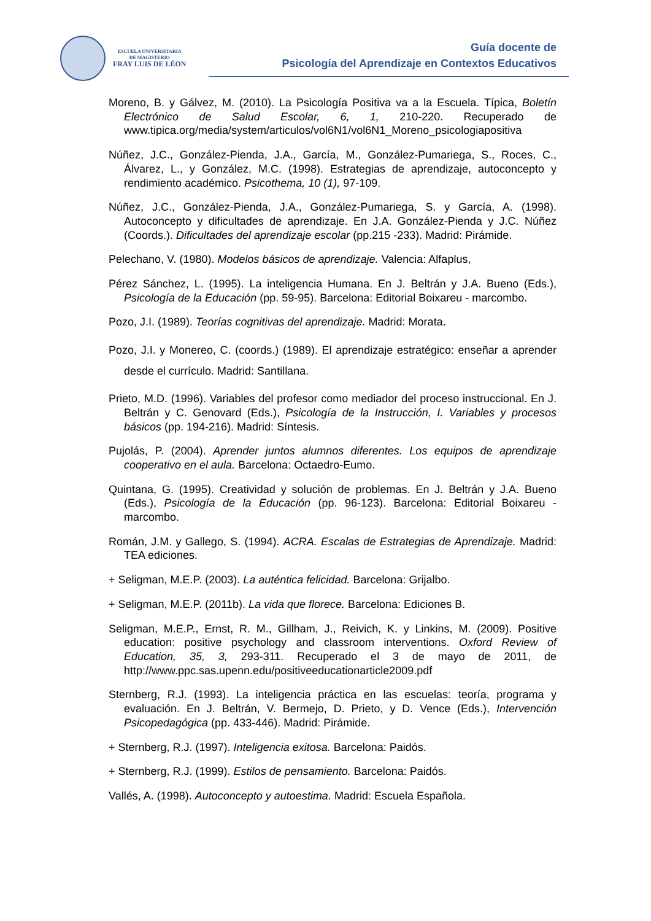ESCUELA UNIVERSITARIA
DE MAGISTERIO
FRAY LUIS DE LÉON
Guía docente de
Psicología del Aprendizaje en Contextos Educativos
Moreno, B. y Gálvez, M. (2010). La Psicología Positiva va a la Escuela. Típica, Boletín Electrónico de Salud Escolar, 6, 1, 210-220. Recuperado de www.tipica.org/media/system/articulos/vol6N1/vol6N1_Moreno_psicologiapositiva
Núñez, J.C., González-Pienda, J.A., García, M., González-Pumariega, S., Roces, C., Álvarez, L., y González, M.C. (1998). Estrategias de aprendizaje, autoconcepto y rendimiento académico. Psicothema, 10 (1), 97-109.
Núñez, J.C., González-Pienda, J.A., González-Pumariega, S. y García, A. (1998). Autoconcepto y dificultades de aprendizaje. En J.A. González-Pienda y J.C. Núñez (Coords.). Dificultades del aprendizaje escolar (pp.215 -233). Madrid: Pirámide.
Pelechano, V. (1980). Modelos básicos de aprendizaje. Valencia: Alfaplus,
Pérez Sánchez, L. (1995). La inteligencia Humana. En J. Beltrán y J.A. Bueno (Eds.), Psicología de la Educación (pp. 59-95). Barcelona: Editorial Boixareu - marcombo.
Pozo, J.I. (1989). Teorías cognitivas del aprendizaje. Madrid: Morata.
Pozo, J.I. y Monereo, C. (coords.) (1989). El aprendizaje estratégico: enseñar a aprender desde el currículo. Madrid: Santillana.
Prieto, M.D. (1996). Variables del profesor como mediador del proceso instruccional. En J. Beltrán y C. Genovard (Eds.), Psicología de la Instrucción, I. Variables y procesos básicos (pp. 194-216). Madrid: Síntesis.
Pujolás, P. (2004). Aprender juntos alumnos diferentes. Los equipos de aprendizaje cooperativo en el aula. Barcelona: Octaedro-Eumo.
Quintana, G. (1995). Creatividad y solución de problemas. En J. Beltrán y J.A. Bueno (Eds.), Psicología de la Educación (pp. 96-123). Barcelona: Editorial Boixareu - marcombo.
Román, J.M. y Gallego, S. (1994). ACRA. Escalas de Estrategias de Aprendizaje. Madrid: TEA ediciones.
+ Seligman, M.E.P. (2003). La auténtica felicidad. Barcelona: Grijalbo.
+ Seligman, M.E.P. (2011b). La vida que florece. Barcelona: Ediciones B.
Seligman, M.E.P., Ernst, R. M., Gillham, J., Reivich, K. y Linkins, M. (2009). Positive education: positive psychology and classroom interventions. Oxford Review of Education, 35, 3, 293-311. Recuperado el 3 de mayo de 2011, de http://www.ppc.sas.upenn.edu/positiveeducationarticle2009.pdf
Sternberg, R.J. (1993). La inteligencia práctica en las escuelas: teoría, programa y evaluación. En J. Beltrán, V. Bermejo, D. Prieto, y D. Vence (Eds.), Intervención Psicopedagógica (pp. 433-446). Madrid: Pirámide.
+ Sternberg, R.J. (1997). Inteligencia exitosa. Barcelona: Paidós.
+ Sternberg, R.J. (1999). Estilos de pensamiento. Barcelona: Paidós.
Vallés, A. (1998). Autoconcepto y autoestima. Madrid: Escuela Española.